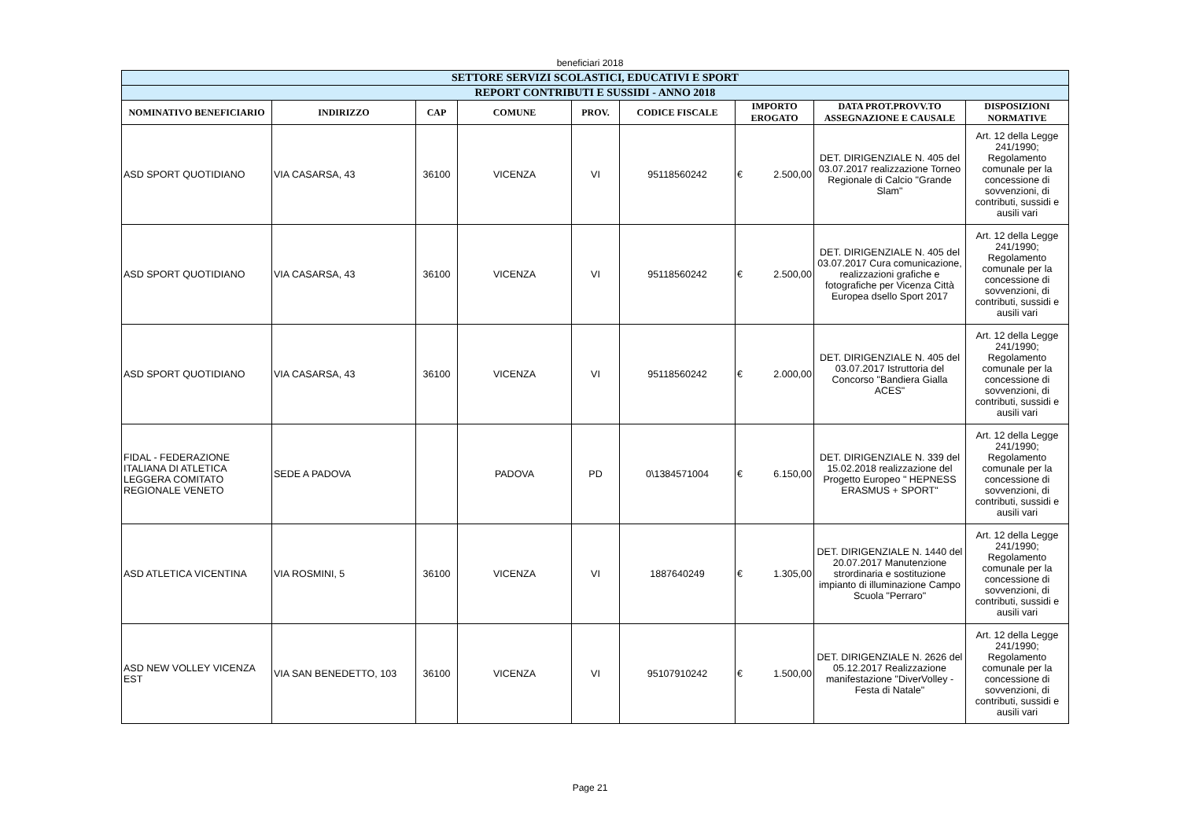beneficiari 2018
| SETTORE SERVIZI SCOLASTICI, EDUCATIVI E SPORT | | | | | | | | |
| REPORT CONTRIBUTI E SUSSIDI - ANNO 2018 | | | | | | | | |
| NOMINATIVO BENEFICIARIO | INDIRIZZO | CAP | COMUNE | PROV. | CODICE FISCALE | IMPORTO EROGATO | DATA PROT.PROVV.TO ASSEGNAZIONE E CAUSALE | DISPOSIZIONI NORMATIVE |
| ASD SPORT QUOTIDIANO | VIA CASARSA, 43 | 36100 | VICENZA | VI | 95118560242 | € 2.500,00 | DET. DIRIGENZIALE N. 405 del 03.07.2017 realizzazione Torneo Regionale di Calcio "Grande Slam" | Art. 12 della Legge 241/1990; Regolamento comunale per la concessione di sovvenzioni, di contributi, sussidi e ausili vari |
| ASD SPORT QUOTIDIANO | VIA CASARSA, 43 | 36100 | VICENZA | VI | 95118560242 | € 2.500,00 | DET. DIRIGENZIALE N. 405 del 03.07.2017 Cura comunicazione, realizzazioni grafiche e fotografiche per Vicenza Città Europea dsello Sport 2017 | Art. 12 della Legge 241/1990; Regolamento comunale per la concessione di sovvenzioni, di contributi, sussidi e ausili vari |
| ASD SPORT QUOTIDIANO | VIA CASARSA, 43 | 36100 | VICENZA | VI | 95118560242 | € 2.000,00 | DET. DIRIGENZIALE N. 405 del 03.07.2017 Istruttoria del Concorso "Bandiera Gialla ACES" | Art. 12 della Legge 241/1990; Regolamento comunale per la concessione di sovvenzioni, di contributi, sussidi e ausili vari |
| FIDAL - FEDERAZIONE ITALIANA DI ATLETICA LEGGERA COMITATO REGIONALE VENETO | SEDE A PADOVA | | PADOVA | PD | 0\1384571004 | € 6.150,00 | DET. DIRIGENZIALE N. 339 del 15.02.2018 realizzazione del Progetto Europeo " HEPNESS ERASMUS + SPORT" | Art. 12 della Legge 241/1990; Regolamento comunale per la concessione di sovvenzioni, di contributi, sussidi e ausili vari |
| ASD ATLETICA VICENTINA | VIA ROSMINI, 5 | 36100 | VICENZA | VI | 1887640249 | € 1.305,00 | DET. DIRIGENZIALE N. 1440 del 20.07.2017 Manutenzione strordinaria e sostituzione impianto di illuminazione Campo Scuola "Perraro" | Art. 12 della Legge 241/1990; Regolamento comunale per la concessione di sovvenzioni, di contributi, sussidi e ausili vari |
| ASD NEW VOLLEY VICENZA EST | VIA SAN BENEDETTO, 103 | 36100 | VICENZA | VI | 95107910242 | € 1.500,00 | DET. DIRIGENZIALE N. 2626 del 05.12.2017 Realizzazione manifestazione "DiverVolley - Festa di Natale" | Art. 12 della Legge 241/1990; Regolamento comunale per la concessione di sovvenzioni, di contributi, sussidi e ausili vari |
Page 21